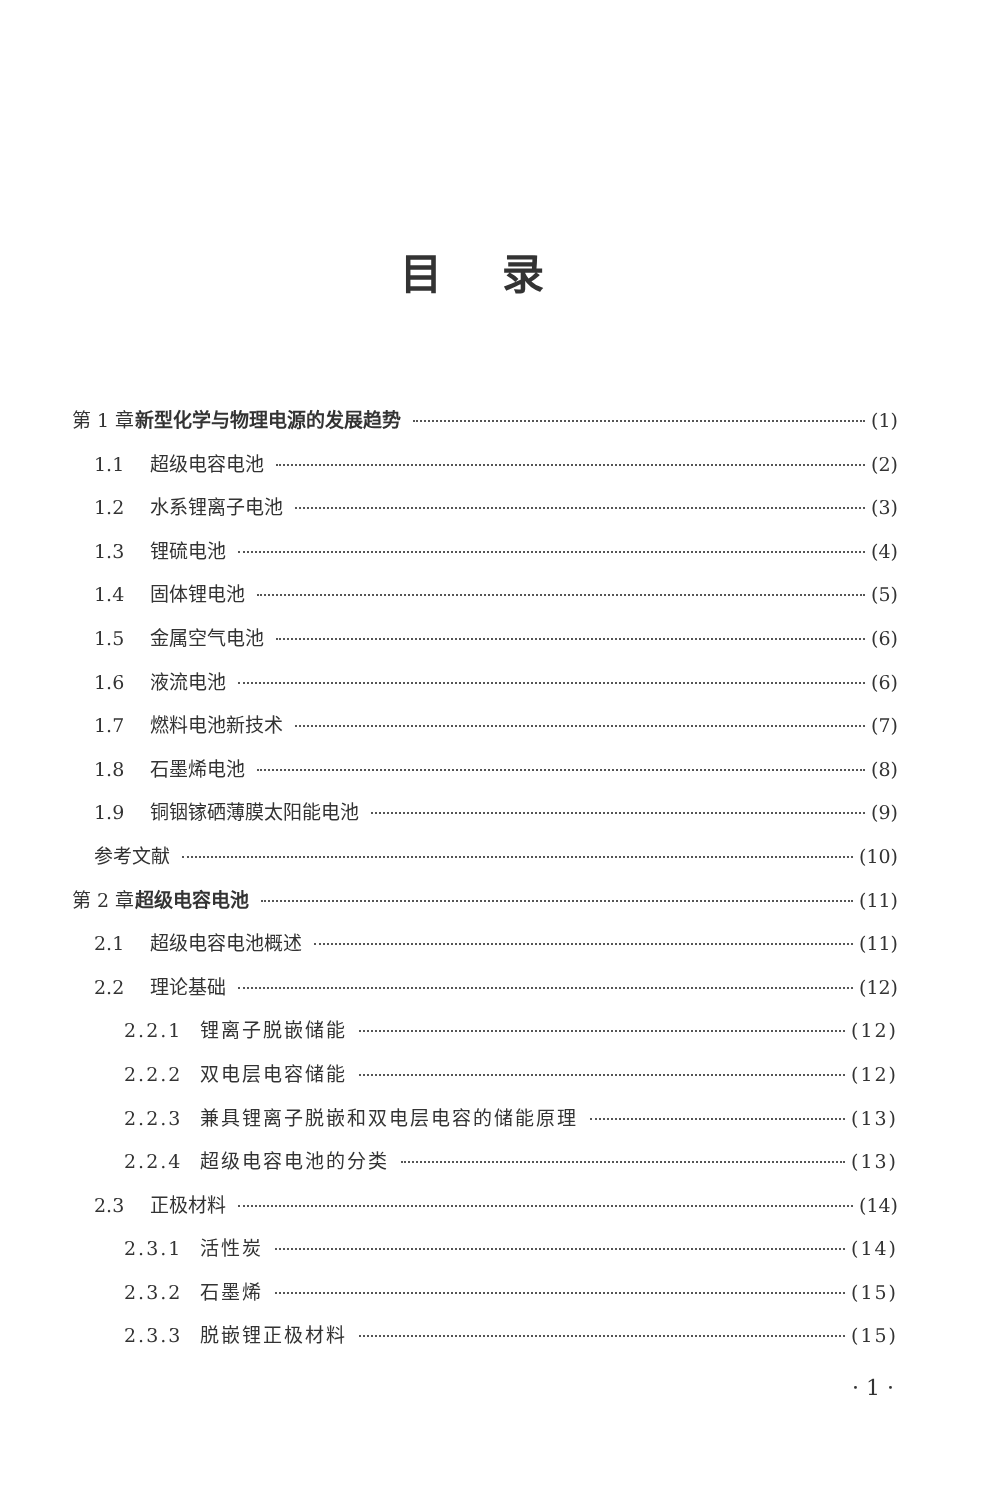目录
第 1 章 新型化学与物理电源的发展趋势 (1)
1.1 超级电容电池 (2)
1.2 水系锂离子电池 (3)
1.3 锂硫电池 (4)
1.4 固体锂电池 (5)
1.5 金属空气电池 (6)
1.6 液流电池 (6)
1.7 燃料电池新技术 (7)
1.8 石墨烯电池 (8)
1.9 铜铟镓硒薄膜太阳能电池 (9)
参考文献 (10)
第 2 章 超级电容电池 (11)
2.1 超级电容电池概述 (11)
2.2 理论基础 (12)
2.2.1 锂离子脱嵌储能 (12)
2.2.2 双电层电容储能 (12)
2.2.3 兼具锂离子脱嵌和双电层电容的储能原理 (13)
2.2.4 超级电容电池的分类 (13)
2.3 正极材料 (14)
2.3.1 活性炭 (14)
2.3.2 石墨烯 (15)
2.3.3 脱嵌锂正极材料 (15)
· 1 ·